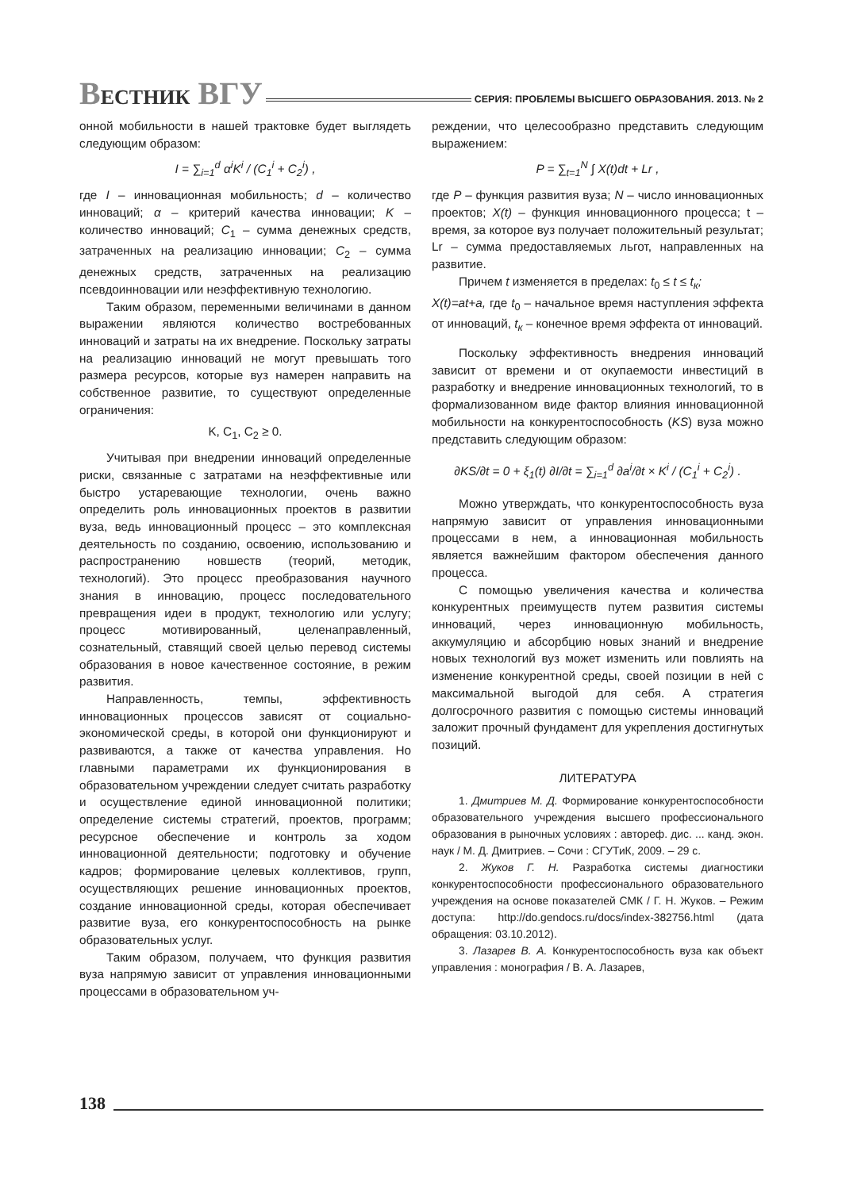ВЕСТНИК ВГУ СЕРИЯ: ПРОБЛЕМЫ ВЫСШЕГО ОБРАЗОВАНИЯ. 2013. № 2
онной мобильности в нашей трактовке будет выглядеть следующим образом:
I = ∑<sub>i=1</sub><sup>d</sup> α<sup>i</sup>K<sup>i</sup> / (C<sub>1</sub><sup>i</sup> + C<sub>2</sub><sup>i</sup>) ,
где I – инновационная мобильность; d – количество инноваций; α – критерий качества инновации; K – количество инноваций; C<sub>1</sub> – сумма денежных средств, затраченных на реализацию инновации; C<sub>2</sub> – сумма денежных средств, затраченных на реализацию псевдоинновации или неэффективную технологию.
Таким образом, переменными величинами в данном выражении являются количество востребованных инноваций и затраты на их внедрение. Поскольку затраты на реализацию инноваций не могут превышать того размера ресурсов, которые вуз намерен направить на собственное развитие, то существуют определенные ограничения:
K, C<sub>1</sub>, C<sub>2</sub> ≥ 0.
Учитывая при внедрении инноваций определенные риски, связанные с затратами на неэффективные или быстро устаревающие технологии, очень важно определить роль инновационных проектов в развитии вуза, ведь инновационный процесс – это комплексная деятельность по созданию, освоению, использованию и распространению новшеств (теорий, методик, технологий). Это процесс преобразования научного знания в инновацию, процесс последовательного превращения идеи в продукт, технологию или услугу; процесс мотивированный, целенаправленный, сознательный, ставящий своей целью перевод системы образования в новое качественное состояние, в режим развития.
Направленность, темпы, эффективность инновационных процессов зависят от социально-экономической среды, в которой они функционируют и развиваются, а также от качества управления. Но главными параметрами их функционирования в образовательном учреждении следует считать разработку и осуществление единой инновационной политики; определение системы стратегий, проектов, программ; ресурсное обеспечение и контроль за ходом инновационной деятельности; подготовку и обучение кадров; формирование целевых коллективов, групп, осуществляющих решение инновационных проектов, создание инновационной среды, которая обеспечивает развитие вуза, его конкурентоспособность на рынке образовательных услуг.
Таким образом, получаем, что функция развития вуза напрямую зависит от управления инновационными процессами в образовательном уч-
реждении, что целесообразно представить следующим выражением:
P = ∑<sub>t=1</sub><sup>N</sup> ∫ X(t)dt + Lr ,
где P – функция развития вуза; N – число инновационных проектов; X(t) – функция инновационного процесса; t – время, за которое вуз получает положительный результат; Lr – сумма предоставляемых льгот, направленных на развитие.
Причем t изменяется в пределах: t<sub>0</sub> ≤ t ≤ t<sub>к</sub>;
X(t)=at+a, где t<sub>0</sub> – начальное время наступления эффекта от инноваций, t<sub>к</sub> – конечное время эффекта от инноваций.
Поскольку эффективность внедрения инноваций зависит от времени и от окупаемости инвестиций в разработку и внедрение инновационных технологий, то в формализованном виде фактор влияния инновационной мобильности на конкурентоспособность (KS) вуза можно представить следующим образом:
∂KS/∂t = 0 + ξ<sub>1</sub>(t) ∂I/∂t = ∑<sub>i=1</sub><sup>d</sup> ∂a<sup>i</sup>/∂t × K<sup>i</sup> / (C<sub>1</sub><sup>i</sup> + C<sub>2</sub><sup>i</sup>) .
Можно утверждать, что конкурентоспособность вуза напрямую зависит от управления инновационными процессами в нем, а инновационная мобильность является важнейшим фактором обеспечения данного процесса.
С помощью увеличения качества и количества конкурентных преимуществ путем развития системы инноваций, через инновационную мобильность, аккумуляцию и абсорбцию новых знаний и внедрение новых технологий вуз может изменить или повлиять на изменение конкурентной среды, своей позиции в ней с максимальной выгодой для себя. А стратегия долгосрочного развития с помощью системы инноваций заложит прочный фундамент для укрепления достигнутых позиций.
ЛИТЕРАТУРА
1. Дмитриев М. Д. Формирование конкурентоспособности образовательного учреждения высшего профессионального образования в рыночных условиях : автореф. дис. ... канд. экон. наук / М. Д. Дмитриев. – Сочи : СГУТиК, 2009. – 29 с.
2. Жуков Г. Н. Разработка системы диагностики конкурентоспособности профессионального образовательного учреждения на основе показателей СМК / Г. Н. Жуков. – Режим доступа: http://do.gendocs.ru/docs/index-382756.html (дата обращения: 03.10.2012).
3. Лазарев В. А. Конкурентоспособность вуза как объект управления : монография / В. А. Лазарев,
138